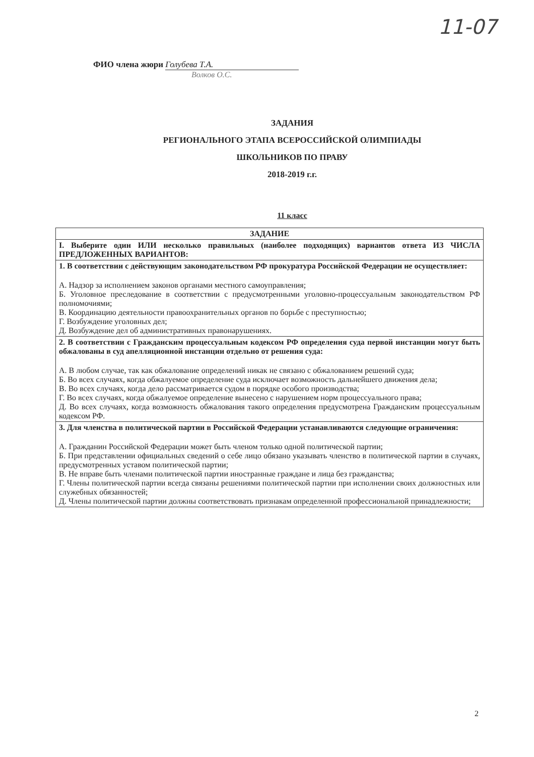11-07
ФИО члена жюри Голубева Т.А.
Волков О.С.
ЗАДАНИЯ
РЕГИОНАЛЬНОГО ЭТАПА ВСЕРОССИЙСКОЙ ОЛИМПИАДЫ
ШКОЛЬНИКОВ ПО ПРАВУ
2018-2019 г.г.
11 класс
| ЗАДАНИЕ |
| --- |
| I. Выберите один ИЛИ несколько правильных (наиболее подходящих) вариантов ответа ИЗ ЧИСЛА ПРЕДЛОЖЕННЫХ ВАРИАНТОВ: |
| 1. В соответствии с действующим законодательством РФ прокуратура Российской Федерации не осуществляет: А. Надзор за исполнением законов органами местного самоуправления; Б. Уголовное преследование в соответствии с предусмотренными уголовно-процессуальным законодательством РФ полномочиями; В. Координацию деятельности правоохранительных органов по борьбе с преступностью; Г. Возбуждение уголовных дел; Д. Возбуждение дел об административных правонарушениях. |
| 2. В соответствии с Гражданским процессуальным кодексом РФ определения суда первой инстанции могут быть обжалованы в суд апелляционной инстанции отдельно от решения суда: А. В любом случае, так как обжалование определений никак не связано с обжалованием решений суда; Б. Во всех случаях, когда обжалуемое определение суда исключает возможность дальнейшего движения дела; В. Во всех случаях, когда дело рассматривается судом в порядке особого производства; Г. Во всех случаях, когда обжалуемое определение вынесено с нарушением норм процессуального права; Д. Во всех случаях, когда возможность обжалования такого определения предусмотрена Гражданским процессуальным кодексом РФ. |
| 3. Для членства в политической партии в Российской Федерации устанавливаются следующие ограничения: А. Гражданин Российской Федерации может быть членом только одной политической партии; Б. При представлении официальных сведений о себе лицо обязано указывать членство в политической партии в случаях, предусмотренных уставом политической партии; В. Не вправе быть членами политической партии иностранные граждане и лица без гражданства; Г. Члены политической партии всегда связаны решениями политической партии при исполнении своих должностных или служебных обязанностей; Д. Члены политической партии должны соответствовать признакам определенной профессиональной принадлежности; |
2